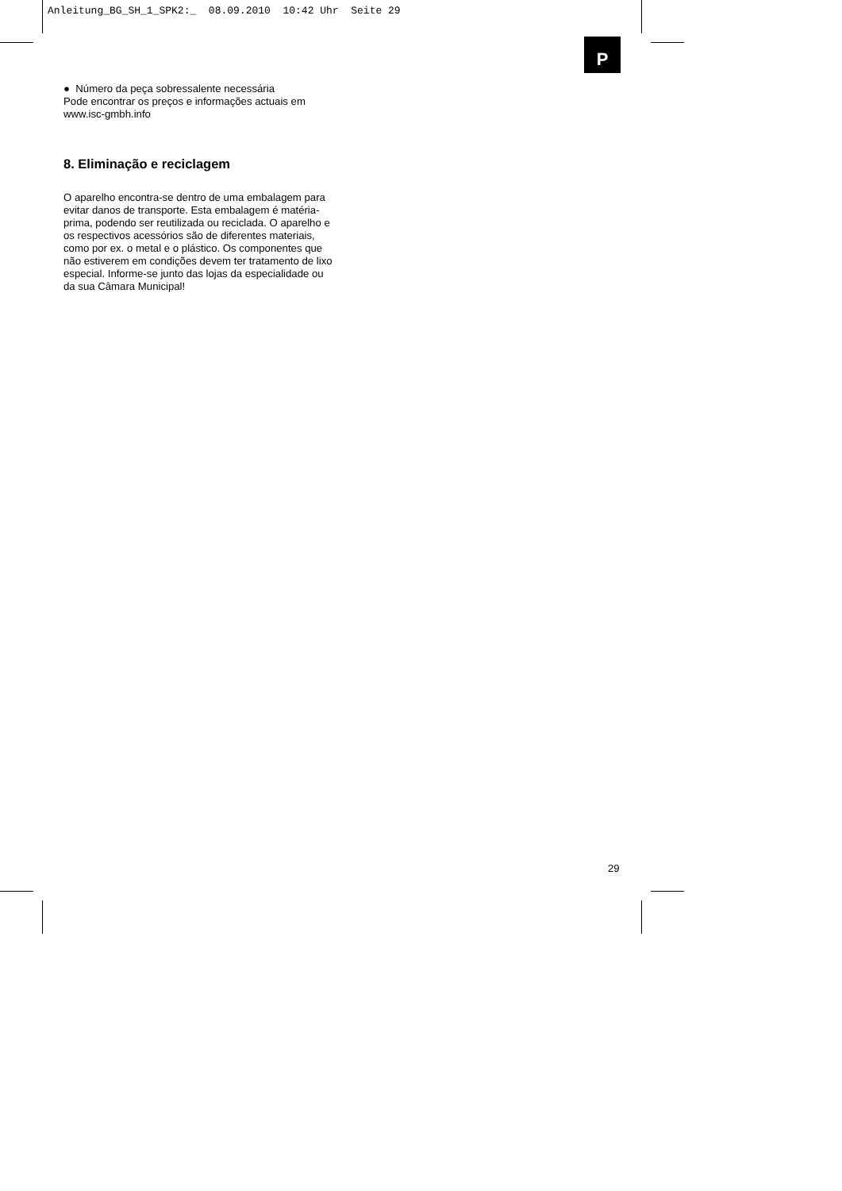Anleitung_BG_SH_1_SPK2:_ 08.09.2010 10:42 Uhr Seite 29
P
● Número da peça sobressalente necessária
Pode encontrar os preços e informações actuais em www.isc-gmbh.info
8. Eliminação e reciclagem
O aparelho encontra-se dentro de uma embalagem para evitar danos de transporte. Esta embalagem é matéria-prima, podendo ser reutilizada ou reciclada. O aparelho e os respectivos acessórios são de diferentes materiais, como por ex. o metal e o plástico. Os componentes que não estiverem em condições devem ter tratamento de lixo especial. Informe-se junto das lojas da especialidade ou da sua Câmara Municipal!
29